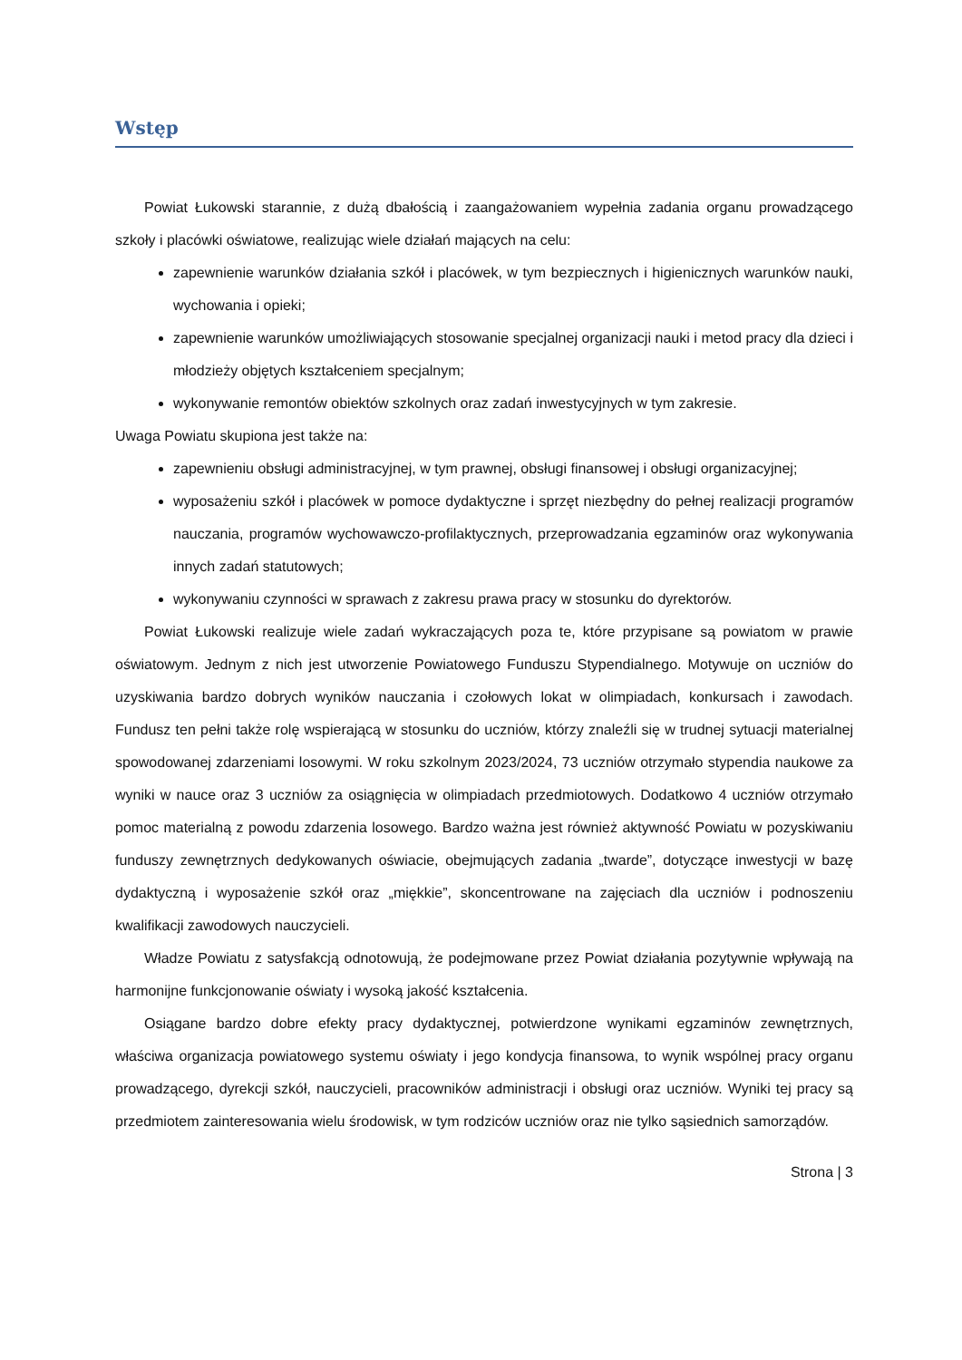Wstęp
Powiat Łukowski starannie, z dużą dbałością i zaangażowaniem wypełnia zadania organu prowadzącego szkoły i placówki oświatowe, realizując wiele działań mających na celu:
zapewnienie warunków działania szkół i placówek, w tym bezpiecznych i higienicznych warunków nauki, wychowania i opieki;
zapewnienie warunków umożliwiających stosowanie specjalnej organizacji nauki i metod pracy dla dzieci i młodzieży objętych kształceniem specjalnym;
wykonywanie remontów obiektów szkolnych oraz zadań inwestycyjnych w tym zakresie.
Uwaga Powiatu skupiona jest także na:
zapewnieniu obsługi administracyjnej, w tym prawnej, obsługi finansowej i obsługi organizacyjnej;
wyposażeniu szkół i placówek w pomoce dydaktyczne i sprzęt niezbędny do pełnej realizacji programów nauczania, programów wychowawczo-profilaktycznych, przeprowadzania egzaminów oraz wykonywania innych zadań statutowych;
wykonywaniu czynności w sprawach z zakresu prawa pracy w stosunku do dyrektorów.
Powiat Łukowski realizuje wiele zadań wykraczających poza te, które przypisane są powiatom w prawie oświatowym. Jednym z nich jest utworzenie Powiatowego Funduszu Stypendialnego. Motywuje on uczniów do uzyskiwania bardzo dobrych wyników nauczania i czołowych lokat w olimpiadach, konkursach i zawodach. Fundusz ten pełni także rolę wspierającą w stosunku do uczniów, którzy znaleźli się w trudnej sytuacji materialnej spowodowanej zdarzeniami losowymi. W roku szkolnym 2023/2024, 73 uczniów otrzymało stypendia naukowe za wyniki w nauce oraz 3 uczniów za osiągnięcia w olimpiadach przedmiotowych. Dodatkowo 4 uczniów otrzymało pomoc materialną z powodu zdarzenia losowego. Bardzo ważna jest również aktywność Powiatu w pozyskiwaniu funduszy zewnętrznych dedykowanych oświacie, obejmujących zadania „twarde”, dotyczące inwestycji w bazę dydaktyczną i wyposażenie szkół oraz „miękkie”, skoncentrowane na zajęciach dla uczniów i podnoszeniu kwalifikacji zawodowych nauczycieli.
Władze Powiatu z satysfakcją odnotowują, że podejmowane przez Powiat działania pozytywnie wpływają na harmonijne funkcjonowanie oświaty i wysoką jakość kształcenia.
Osiągane bardzo dobre efekty pracy dydaktycznej, potwierdzone wynikami egzaminów zewnętrznych, właściwa organizacja powiatowego systemu oświaty i jego kondycja finansowa, to wynik wspólnej pracy organu prowadzącego, dyrekcji szkół, nauczycieli, pracowników administracji i obsługi oraz uczniów. Wyniki tej pracy są przedmiotem zainteresowania wielu środowisk, w tym rodziców uczniów oraz nie tylko sąsiednich samorządów.
Strona | 3